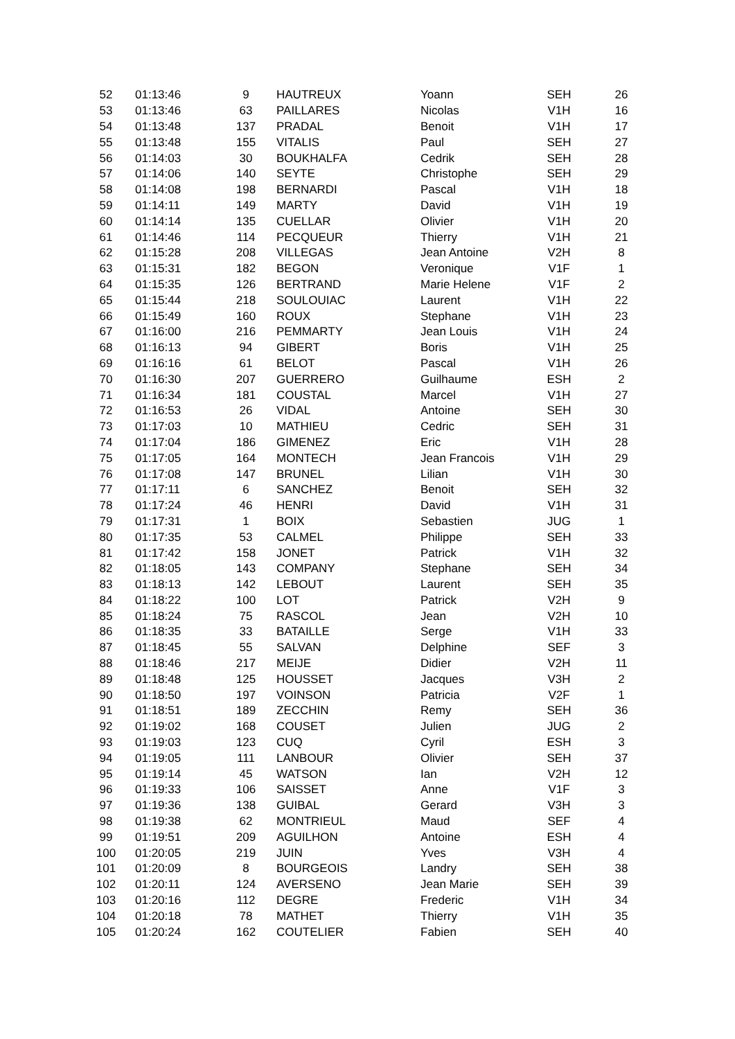| 52 | 01:13:46 | 9 | HAUTREUX | Yoann | SEH | 26 |
| 53 | 01:13:46 | 63 | PAILLARES | Nicolas | V1H | 16 |
| 54 | 01:13:48 | 137 | PRADAL | Benoit | V1H | 17 |
| 55 | 01:13:48 | 155 | VITALIS | Paul | SEH | 27 |
| 56 | 01:14:03 | 30 | BOUKHALFA | Cedrik | SEH | 28 |
| 57 | 01:14:06 | 140 | SEYTE | Christophe | SEH | 29 |
| 58 | 01:14:08 | 198 | BERNARDI | Pascal | V1H | 18 |
| 59 | 01:14:11 | 149 | MARTY | David | V1H | 19 |
| 60 | 01:14:14 | 135 | CUELLAR | Olivier | V1H | 20 |
| 61 | 01:14:46 | 114 | PECQUEUR | Thierry | V1H | 21 |
| 62 | 01:15:28 | 208 | VILLEGAS | Jean Antoine | V2H | 8 |
| 63 | 01:15:31 | 182 | BEGON | Veronique | V1F | 1 |
| 64 | 01:15:35 | 126 | BERTRAND | Marie Helene | V1F | 2 |
| 65 | 01:15:44 | 218 | SOULOUIAC | Laurent | V1H | 22 |
| 66 | 01:15:49 | 160 | ROUX | Stephane | V1H | 23 |
| 67 | 01:16:00 | 216 | PEMMARTY | Jean Louis | V1H | 24 |
| 68 | 01:16:13 | 94 | GIBERT | Boris | V1H | 25 |
| 69 | 01:16:16 | 61 | BELOT | Pascal | V1H | 26 |
| 70 | 01:16:30 | 207 | GUERRERO | Guilhaume | ESH | 2 |
| 71 | 01:16:34 | 181 | COUSTAL | Marcel | V1H | 27 |
| 72 | 01:16:53 | 26 | VIDAL | Antoine | SEH | 30 |
| 73 | 01:17:03 | 10 | MATHIEU | Cedric | SEH | 31 |
| 74 | 01:17:04 | 186 | GIMENEZ | Eric | V1H | 28 |
| 75 | 01:17:05 | 164 | MONTECH | Jean Francois | V1H | 29 |
| 76 | 01:17:08 | 147 | BRUNEL | Lilian | V1H | 30 |
| 77 | 01:17:11 | 6 | SANCHEZ | Benoit | SEH | 32 |
| 78 | 01:17:24 | 46 | HENRI | David | V1H | 31 |
| 79 | 01:17:31 | 1 | BOIX | Sebastien | JUG | 1 |
| 80 | 01:17:35 | 53 | CALMEL | Philippe | SEH | 33 |
| 81 | 01:17:42 | 158 | JONET | Patrick | V1H | 32 |
| 82 | 01:18:05 | 143 | COMPANY | Stephane | SEH | 34 |
| 83 | 01:18:13 | 142 | LEBOUT | Laurent | SEH | 35 |
| 84 | 01:18:22 | 100 | LOT | Patrick | V2H | 9 |
| 85 | 01:18:24 | 75 | RASCOL | Jean | V2H | 10 |
| 86 | 01:18:35 | 33 | BATAILLE | Serge | V1H | 33 |
| 87 | 01:18:45 | 55 | SALVAN | Delphine | SEF | 3 |
| 88 | 01:18:46 | 217 | MEIJE | Didier | V2H | 11 |
| 89 | 01:18:48 | 125 | HOUSSET | Jacques | V3H | 2 |
| 90 | 01:18:50 | 197 | VOINSON | Patricia | V2F | 1 |
| 91 | 01:18:51 | 189 | ZECCHIN | Remy | SEH | 36 |
| 92 | 01:19:02 | 168 | COUSET | Julien | JUG | 2 |
| 93 | 01:19:03 | 123 | CUQ | Cyril | ESH | 3 |
| 94 | 01:19:05 | 111 | LANBOUR | Olivier | SEH | 37 |
| 95 | 01:19:14 | 45 | WATSON | Ian | V2H | 12 |
| 96 | 01:19:33 | 106 | SAISSET | Anne | V1F | 3 |
| 97 | 01:19:36 | 138 | GUIBAL | Gerard | V3H | 3 |
| 98 | 01:19:38 | 62 | MONTRIEUL | Maud | SEF | 4 |
| 99 | 01:19:51 | 209 | AGUILHON | Antoine | ESH | 4 |
| 100 | 01:20:05 | 219 | JUIN | Yves | V3H | 4 |
| 101 | 01:20:09 | 8 | BOURGEOIS | Landry | SEH | 38 |
| 102 | 01:20:11 | 124 | AVERSENO | Jean Marie | SEH | 39 |
| 103 | 01:20:16 | 112 | DEGRE | Frederic | V1H | 34 |
| 104 | 01:20:18 | 78 | MATHET | Thierry | V1H | 35 |
| 105 | 01:20:24 | 162 | COUTELIER | Fabien | SEH | 40 |